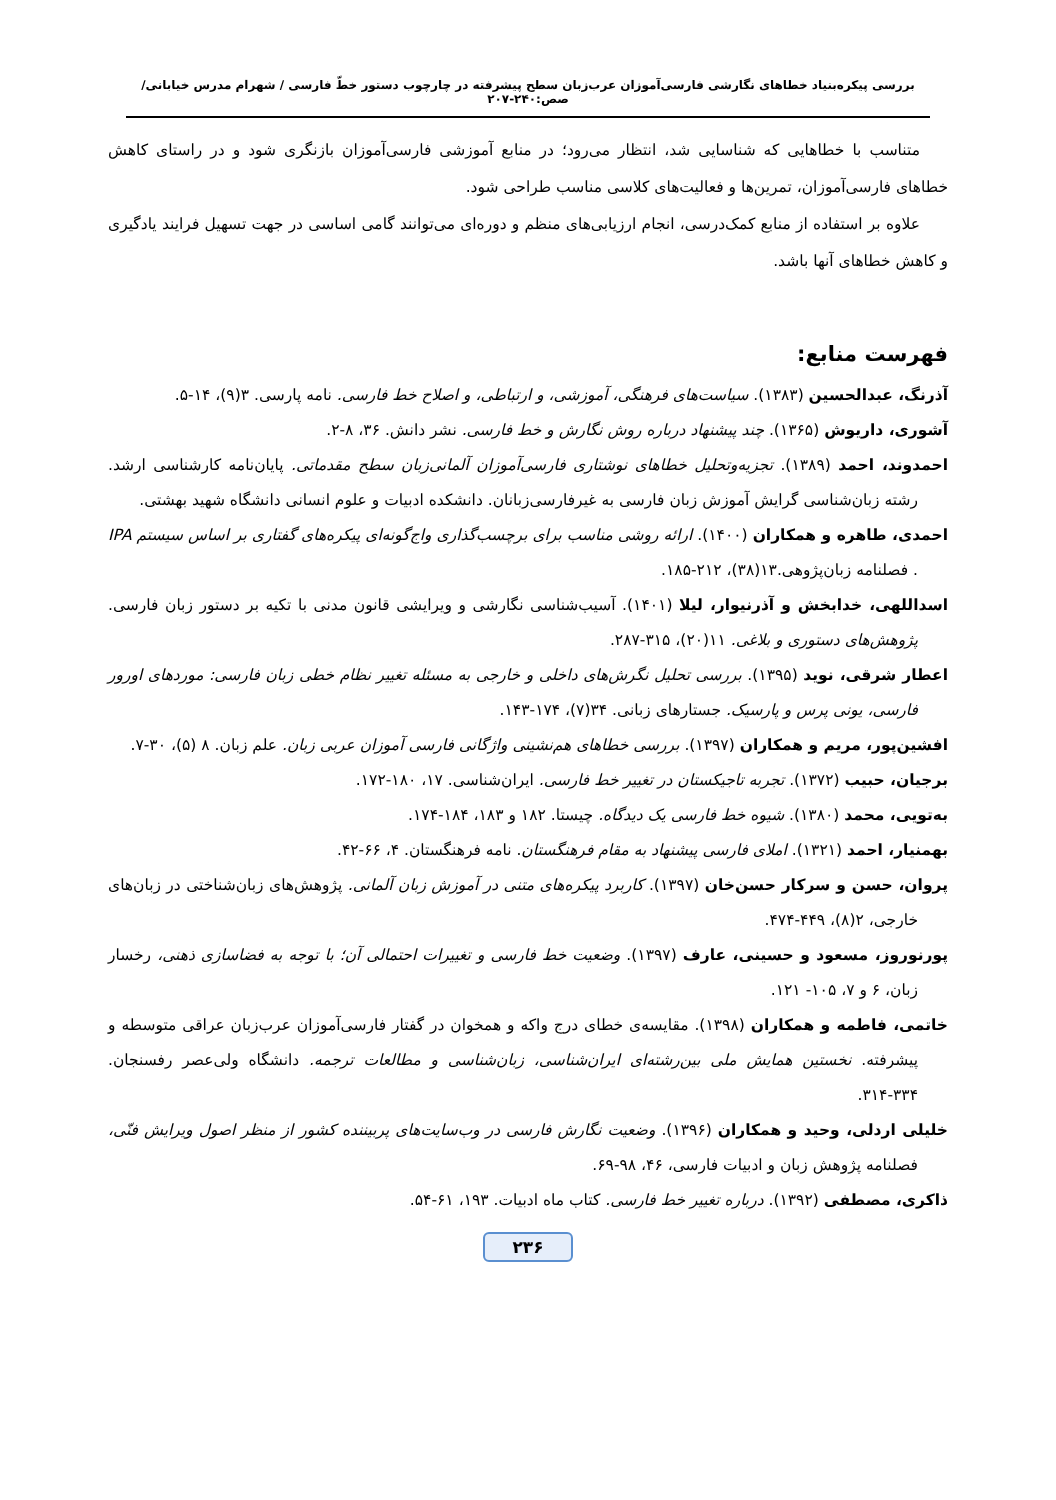بررسی پیکره‌بنیاد خطاهای نگارشی فارسی‌آموزان عرب‌زبان سطح پیشرفته در چارچوب دستور خطّ فارسی / شهرام مدرس خیابانی/ صص:۲۴۰-۲۰۷
متناسب با خطاهایی که شناسایی شد، انتظار می‌رود؛ در منابع آموزشی فارسی‌آموزان بازنگری شود و در راستای کاهش خطاهای فارسی‌آموزان، تمرین‌ها و فعالیت‌های کلاسی مناسب طراحی شود.
علاوه بر استفاده از منابع کمک‌درسی، انجام ارزیابی‌های منظم و دوره‌ای می‌توانند گامی اساسی در جهت تسهیل فرایند یادگیری و کاهش خطاهای آنها باشد.
فهرست منابع:
آذرنگ، عبدالحسین (۱۳۸۳). سیاست‌های فرهنگی، آموزشی، و ارتباطی، و اصلاح خط فارسی. نامه پارسی. ۳(۹)، ۱۴-۵.
آشوری، داریوش (۱۳۶۵). چند پیشنهاد درباره روش نگارش و خط فارسی. نشر دانش. ۳۶، ۸-۲.
احمدوند، احمد (۱۳۸۹). تجزیه‌وتحلیل خطاهای نوشتاری فارسی‌آموزان آلمانی‌زبان سطح مقدماتی. پایان‌نامه کارشناسی ارشد. رشته زبان‌شناسی گرایش آموزش زبان فارسی به غیرفارسی‌زبانان. دانشکده ادبیات و علوم انسانی دانشگاه شهید بهشتی.
احمدی، طاهره و همکاران (۱۴۰۰). ارائه روشی مناسب برای برچسب‌گذاری واج‌گونه‌ای پیکره‌های گفتاری بر اساس سیستم IPA . فصلنامه زبان‌پژوهی.۱۳(۳۸)، ۲۱۲-۱۸۵.
اسداللهی، خدابخش و آذرنیوار، لیلا (۱۴۰۱). آسیب‌شناسی نگارشی و ویرایشی قانون مدنی با تکیه بر دستور زبان فارسی. پژوهش‌های دستوری و بلاغی. ۱۱(۲۰)، ۳۱۵-۲۸۷.
اعطار شرقی، نوید (۱۳۹۵). بررسی تحلیل نگرش‌های داخلی و خارجی به مسئله تغییر نظام خطی زبان فارسی: موردهای اورور فارسی، یونی پرس و پارسیک. جستارهای زبانی. ۳۴(۷)، ۱۷۴-۱۴۳.
افشین‌پور، مریم و همکاران (۱۳۹۷). بررسی خطاهای هم‌نشینی واژگانی فارسی آموزان عربی زبان. علم زبان. ۸ (۵)، ۳۰-۷.
برجیان، حبیب (۱۳۷۲). تجربه تاجیکستان در تغییر خط فارسی. ایران‌شناسی. ۱۷، ۱۸۰-۱۷۲.
به‌تویی، محمد (۱۳۸۰). شیوه خط فارسی یک دیدگاه. چیستا. ۱۸۲ و ۱۸۳، ۱۸۴-۱۷۴.
بهمنیار، احمد (۱۳۲۱). املای فارسی پیشنهاد به مقام فرهنگستان. نامه فرهنگستان. ۴، ۶۶-۴۲.
پروان، حسن و سرکار حسن‌خان (۱۳۹۷). کاربرد پیکره‌های متنی در آموزش زبان آلمانی. پژوهش‌های زبان‌شناختی در زبان‌های خارجی، ۲(۸)، ۴۴۹-۴۷۴.
پورنوروز، مسعود و حسینی، عارف (۱۳۹۷). وضعیت خط فارسی و تغییرات احتمالی آن؛ با توجه به فضاسازی ذهنی، رخسار زبان، ۶ و ۷، ۱۰۵- ۱۲۱.
خاتمی، فاطمه و همکاران (۱۳۹۸). مقایسه‌ی خطای درج واکه و همخوان در گفتار فارسی‌آموزان عرب‌زبان عراقی متوسطه و پیشرفته. نخستین همایش ملی بین‌رشته‌ای ایران‌شناسی، زبان‌شناسی و مطالعات ترجمه. دانشگاه ولی‌عصر رفسنجان. ۳۳۴-۳۱۴.
خلیلی اردلی، وحید و همکاران (۱۳۹۶). وضعیت نگارش فارسی در وب‌سایت‌های پربیننده کشور از منظر اصول ویرایش فنّی، فصلنامه پژوهش زبان و ادبیات فارسی، ۴۶، ۹۸-۶۹.
ذاکری، مصطفی (۱۳۹۲). درباره تغییر خط فارسی. کتاب ماه ادبیات. ۱۹۳، ۶۱-۵۴.
۲۳۶